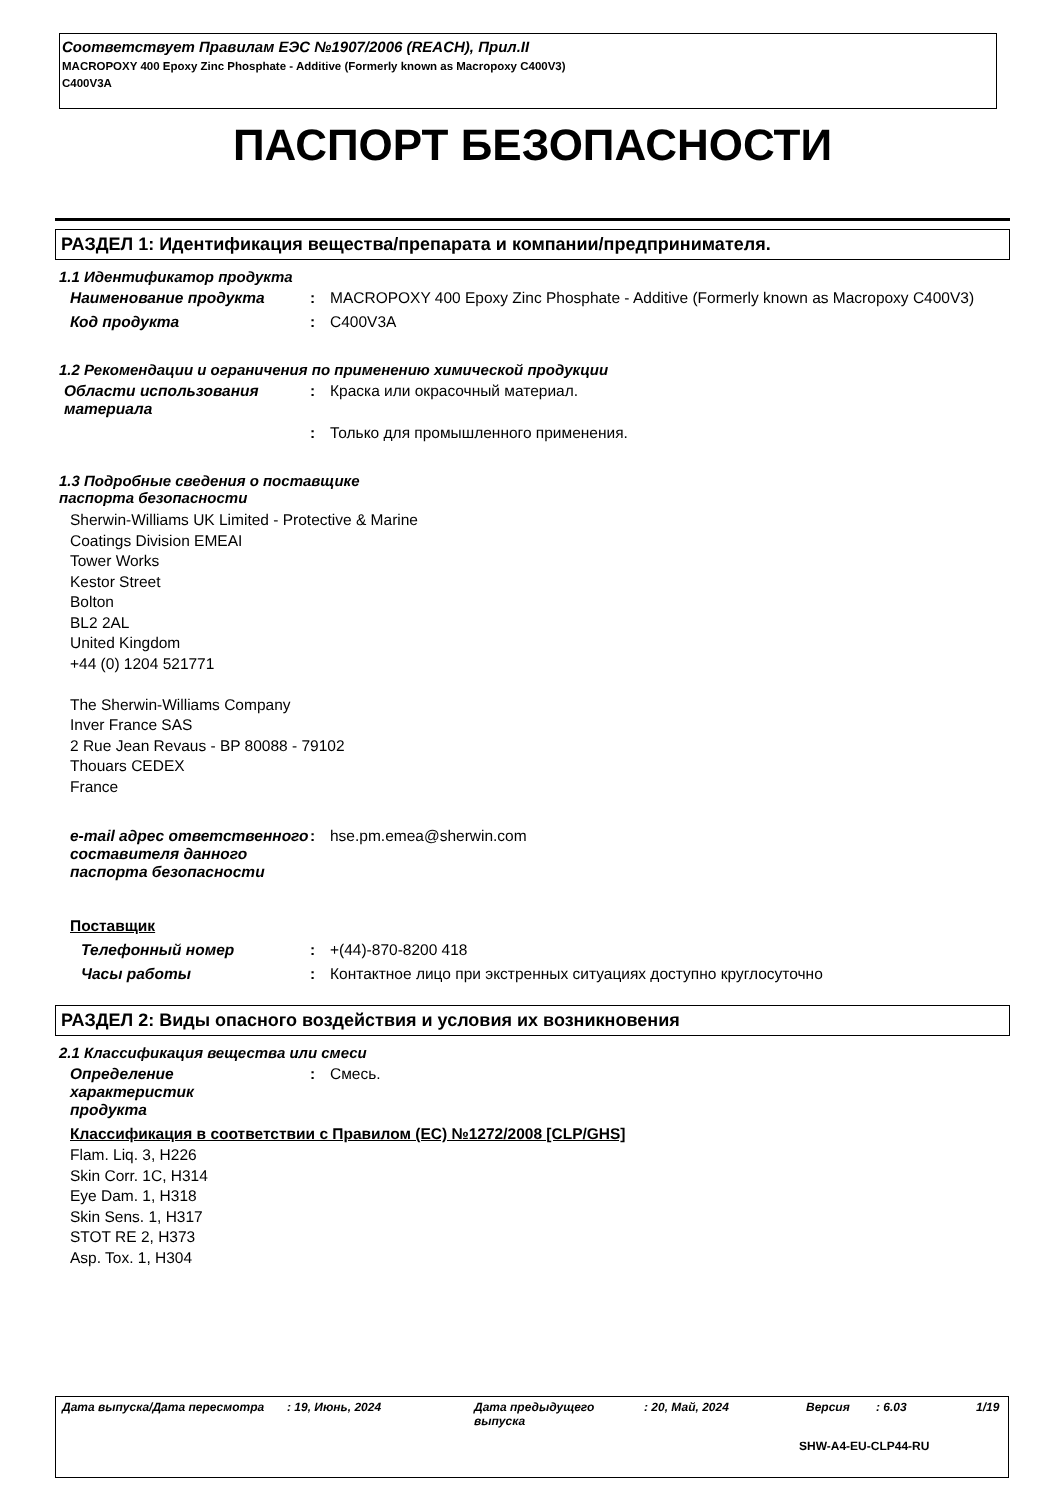Соответствует Правилам ЕЭС №1907/2006 (REACH), Прил.II
MACROPOXY 400 Epoxy Zinc Phosphate - Additive (Formerly known as Macropoxy C400V3)
C400V3A
ПАСПОРТ БЕЗОПАСНОСТИ
РАЗДЕЛ 1: Идентификация вещества/препарата и компании/предпринимателя.
1.1 Идентификатор продукта
Наименование продукта : MACROPOXY 400 Epoxy Zinc Phosphate - Additive (Formerly known as Macropoxy C400V3)
Код продукта : C400V3A
1.2 Рекомендации и ограничения по применению химической продукции
Области использования материала
: Краска или окрасочный материал.
: Только для промышленного применения.
1.3 Подробные сведения о поставщике
паспорта безопасности
Sherwin-Williams UK Limited - Protective & Marine
Coatings Division EMEAI
Tower Works
Kestor Street
Bolton
BL2 2AL
United Kingdom
+44 (0) 1204 521771
The Sherwin-Williams Company
Inver France SAS
2 Rue Jean Revaus - BP 80088 - 79102
Thouars CEDEX
France
e-mail адрес ответственного составителя данного паспорта безопасности
: hse.pm.emea@sherwin.com
Поставщик
Телефонный номер : +(44)-870-8200 418
Часы работы : Контактное лицо при экстренных ситуациях доступно круглосуточно
РАЗДЕЛ 2: Виды опасного воздействия и условия их возникновения
2.1 Классификация вещества или смеси
Определение
характеристик
продукта
: Смесь.
Классификация в соответствии с Правилом (EC) №1272/2008 [CLP/GHS]
Flam. Liq. 3, H226
Skin Corr. 1C, H314
Eye Dam. 1, H318
Skin Sens. 1, H317
STOT RE 2, H373
Asp. Tox. 1, H304
Дата выпуска/Дата пересмотра: 19, Июнь, 2024 Дата предыдущего выпуска: 20, Май, 2024 Версия: 6.03 1/19
SHW-A4-EU-CLP44-RU